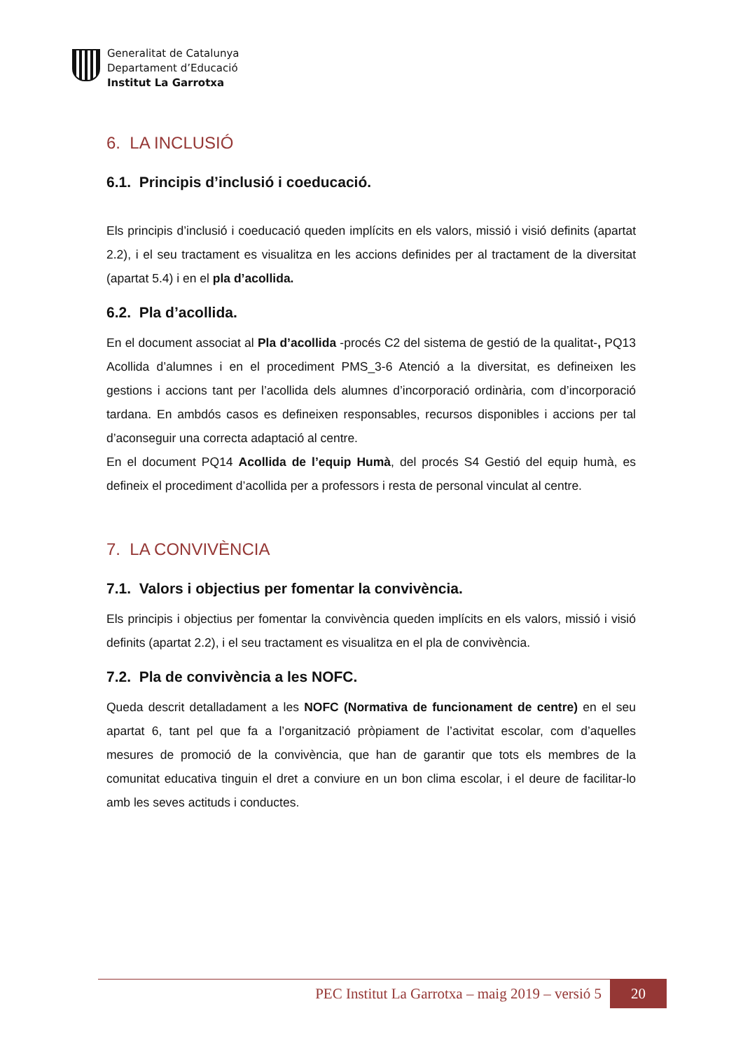Generalitat de Catalunya
Departament d’Educació
Institut La Garrotxa
6. LA INCLUSIÓ
6.1. Principis d’inclusió i coeducació.
Els principis d’inclusió i coeducació queden implícits en els valors, missió i visió definits (apartat 2.2), i el seu tractament es visualitza en les accions definides per al tractament de la diversitat (apartat 5.4) i en el pla d’acollida.
6.2. Pla d’acollida.
En el document associat al Pla d’acollida -procés C2 del sistema de gestió de la qualitat-, PQ13 Acollida d’alumnes i en el procediment PMS_3-6 Atenció a la diversitat, es defineixen les gestions i accions tant per l’acollida dels alumnes d’incorporació ordinària, com d’incorporació tardana. En ambdós casos es defineixen responsables, recursos disponibles i accions per tal d’aconseguir una correcta adaptació al centre.
En el document PQ14 Acollida de l’equip Humà, del procés S4 Gestió del equip humà, es defineix el procediment d’acollida per a professors i resta de personal vinculat al centre.
7. LA CONVIVÈNCIA
7.1. Valors i objectius per fomentar la convivència.
Els principis i objectius per fomentar la convivència queden implícits en els valors, missió i visió definits (apartat 2.2), i el seu tractament es visualitza en el pla de convivència.
7.2. Pla de convivència a les NOFC.
Queda descrit detalladament a les NOFC (Normativa de funcionament de centre) en el seu apartat 6, tant pel que fa a l’organització pròpiament de l’activitat escolar, com d’aquelles mesures de promoció de la convivència, que han de garantir que tots els membres de la comunitat educativa tinguin el dret a conviure en un bon clima escolar, i el deure de facilitar-lo amb les seves actituds i conductes.
PEC Institut La Garrotxa – maig 2019 – versió 5 20